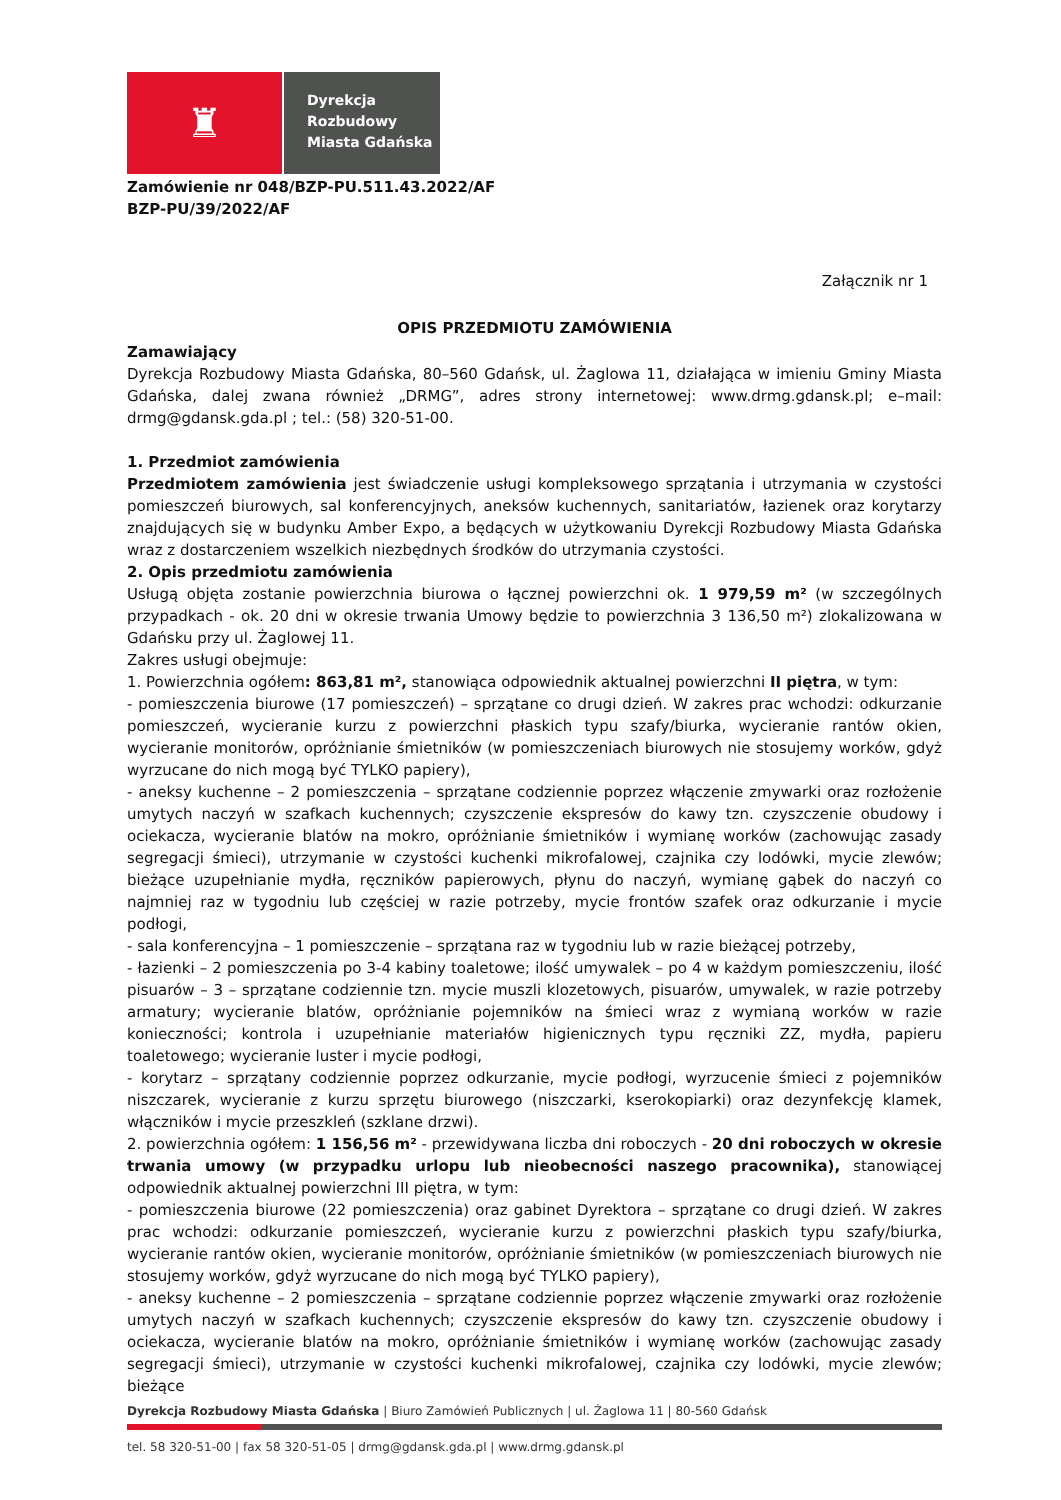♜
Dyrekcja
Rozbudowy
Miasta Gdańska
Zamówienie nr 048/BZP-PU.511.43.2022/AF
BZP-PU/39/2022/AF
Załącznik nr 1
OPIS PRZEDMIOTU ZAMÓWIENIA
Zamawiający
Dyrekcja Rozbudowy Miasta Gdańska, 80–560 Gdańsk, ul. Żaglowa 11, działająca w imieniu Gminy Miasta Gdańska, dalej zwana również „DRMG”, adres strony internetowej: www.drmg.gdansk.pl; e–mail: drmg@gdansk.gda.pl ; tel.: (58) 320-51-00.
1. Przedmiot zamówienia
Przedmiotem zamówienia jest świadczenie usługi kompleksowego sprzątania i utrzymania w czystości pomieszczeń biurowych, sal konferencyjnych, aneksów kuchennych, sanitariatów, łazienek oraz korytarzy znajdujących się w budynku Amber Expo, a będących w użytkowaniu Dyrekcji Rozbudowy Miasta Gdańska wraz z dostarczeniem wszelkich niezbędnych środków do utrzymania czystości.
2. Opis przedmiotu zamówienia
Usługą objęta zostanie powierzchnia biurowa o łącznej powierzchni ok. 1 979,59 m² (w szczególnych przypadkach - ok. 20 dni w okresie trwania Umowy będzie to powierzchnia 3 136,50 m²) zlokalizowana w Gdańsku przy ul. Żaglowej 11.
Zakres usługi obejmuje:
1. Powierzchnia ogółem: 863,81 m², stanowiąca odpowiednik aktualnej powierzchni II piętra, w tym:
- pomieszczenia biurowe (17 pomieszczeń) – sprzątane co drugi dzień. W zakres prac wchodzi: odkurzanie pomieszczeń, wycieranie kurzu z powierzchni płaskich typu szafy/biurka, wycieranie rantów okien, wycieranie monitorów, opróżnianie śmietników (w pomieszczeniach biurowych nie stosujemy worków, gdyż wyrzucane do nich mogą być TYLKO papiery),
- aneksy kuchenne – 2 pomieszczenia – sprzątane codziennie poprzez włączenie zmywarki oraz rozłożenie umytych naczyń w szafkach kuchennych; czyszczenie ekspresów do kawy tzn. czyszczenie obudowy i ociekacza, wycieranie blatów na mokro, opróżnianie śmietników i wymianę worków (zachowując zasady segregacji śmieci), utrzymanie w czystości kuchenki mikrofalowej, czajnika czy lodówki, mycie zlewów; bieżące uzupełnianie mydła, ręczników papierowych, płynu do naczyń, wymianę gąbek do naczyń co najmniej raz w tygodniu lub częściej w razie potrzeby, mycie frontów szafek oraz odkurzanie i mycie podłogi,
- sala konferencyjna – 1 pomieszczenie – sprzątana raz w tygodniu lub w razie bieżącej potrzeby,
- łazienki – 2 pomieszczenia po 3-4 kabiny toaletowe; ilość umywalek – po 4 w każdym pomieszczeniu, ilość pisuarów – 3 – sprzątane codziennie tzn. mycie muszli klozetowych, pisuarów, umywalek, w razie potrzeby armatury; wycieranie blatów, opróżnianie pojemników na śmieci wraz z wymianą worków w razie konieczności; kontrola i uzupełnianie materiałów higienicznych typu ręczniki ZZ, mydła, papieru toaletowego; wycieranie luster i mycie podłogi,
- korytarz – sprzątany codziennie poprzez odkurzanie, mycie podłogi, wyrzucenie śmieci z pojemników niszczarek, wycieranie z kurzu sprzętu biurowego (niszczarki, kserokopiarki) oraz dezynfekcję klamek, włączników i mycie przeszkleń (szklane drzwi).
2. powierzchnia ogółem: 1 156,56 m² - przewidywana liczba dni roboczych - 20 dni roboczych w okresie trwania umowy (w przypadku urlopu lub nieobecności naszego pracownika), stanowiącej odpowiednik aktualnej powierzchni III piętra, w tym:
- pomieszczenia biurowe (22 pomieszczenia) oraz gabinet Dyrektora – sprzątane co drugi dzień. W zakres prac wchodzi: odkurzanie pomieszczeń, wycieranie kurzu z powierzchni płaskich typu szafy/biurka, wycieranie rantów okien, wycieranie monitorów, opróżnianie śmietników (w pomieszczeniach biurowych nie stosujemy worków, gdyż wyrzucane do nich mogą być TYLKO papiery),
- aneksy kuchenne – 2 pomieszczenia – sprzątane codziennie poprzez włączenie zmywarki oraz rozłożenie umytych naczyń w szafkach kuchennych; czyszczenie ekspresów do kawy tzn. czyszczenie obudowy i ociekacza, wycieranie blatów na mokro, opróżnianie śmietników i wymianę worków (zachowując zasady segregacji śmieci), utrzymanie w czystości kuchenki mikrofalowej, czajnika czy lodówki, mycie zlewów; bieżące
Dyrekcja Rozbudowy Miasta Gdańska | Biuro Zamówień Publicznych | ul. Żaglowa 11 | 80-560 Gdańsk
tel. 58 320-51-00 | fax 58 320-51-05 | drmg@gdansk.gda.pl | www.drmg.gdansk.pl